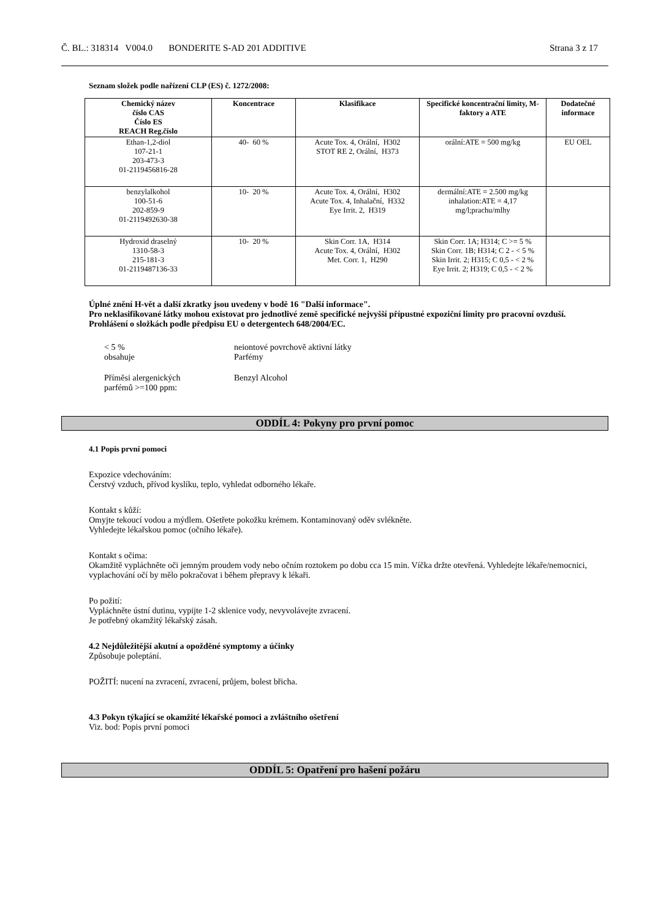Č. BL.: 318314 V004.0 BONDERITE S-AD 201 ADDITIVE Strana 3 z 17
Seznam složek podle nařízení CLP (ES) č. 1272/2008:
| Chemický název číslo CAS Číslo ES REACH Reg.číslo | Koncentrace | Klasifikace | Specifické koncentrační limity, M-faktory a ATE | Dodatečné informace |
| --- | --- | --- | --- | --- |
| Ethan-1,2-diol 107-21-1 203-473-3 01-2119456816-28 | 40- 60 % | Acute Tox. 4, Orální, H302 STOT RE 2, Orální, H373 | orální:ATE = 500 mg/kg | EU OEL |
| benzylalkohol 100-51-6 202-859-9 01-2119492630-38 | 10- 20 % | Acute Tox. 4, Orální, H302 Acute Tox. 4, Inhalační, H332 Eye Irrit. 2, H319 | dermální:ATE = 2.500 mg/kg inhalation:ATE = 4,17 mg/l;prachu/mlhy | |
| Hydroxid draselný 1310-58-3 215-181-3 01-2119487136-33 | 10- 20 % | Skin Corr. 1A, H314 Acute Tox. 4, Orální, H302 Met. Corr. 1, H290 | Skin Corr. 1A; H314; C >= 5 % Skin Corr. 1B; H314; C 2 - < 5 % Skin Irrit. 2; H315; C 0,5 - < 2 % Eye Irrit. 2; H319; C 0,5 - < 2 % | |
Úplné znění H-vět a další zkratky jsou uvedeny v bodě 16 "Další informace".
Pro neklasifikované látky mohou existovat pro jednotlivé země specifické nejvyšší přípustné expoziční limity pro pracovní ovzduší.
Prohlášení o složkách podle předpisu EU o detergentech 648/2004/EC.
< 5 %
obsahuje
neiontové povrchově aktivní látky
Parfémy
Příměsi alergenických
parfémů >=100 ppm:
Benzyl Alcohol
ODDÍL 4: Pokyny pro první pomoc
4.1 Popis první pomoci
Expozice vdechováním:
Čerstvý vzduch, přívod kyslíku, teplo, vyhledat odborného lékaře.
Kontakt s kůží:
Omyjte tekoucí vodou a mýdlem. Ošetřete pokožku krémem. Kontaminovaný oděv svlékněte.
Vyhledejte lékařskou pomoc (očního lékaře).
Kontakt s očima:
Okamžitě vypláchněte oči jemným proudem vody nebo očním roztokem po dobu cca 15 min. Víčka držte otevřená. Vyhledejte lékaře/nemocnici, vyplachování očí by mělo pokračovat i během přepravy k lékaři.
Po požití:
Vypláchněte ústní dutinu, vypijte 1-2 sklenice vody, nevyvolávejte zvracení.
Je potřebný okamžitý lékařský zásah.
4.2 Nejdůležitější akutní a opožděné symptomy a účinky
Způsobuje poleptání.
POŽITÍ: nucení na zvracení, zvracení, průjem, bolest břicha.
4.3 Pokyn týkající se okamžité lékařské pomoci a zvláštního ošetření
Viz. bod: Popis první pomoci
ODDÍL 5: Opatření pro hašení požáru